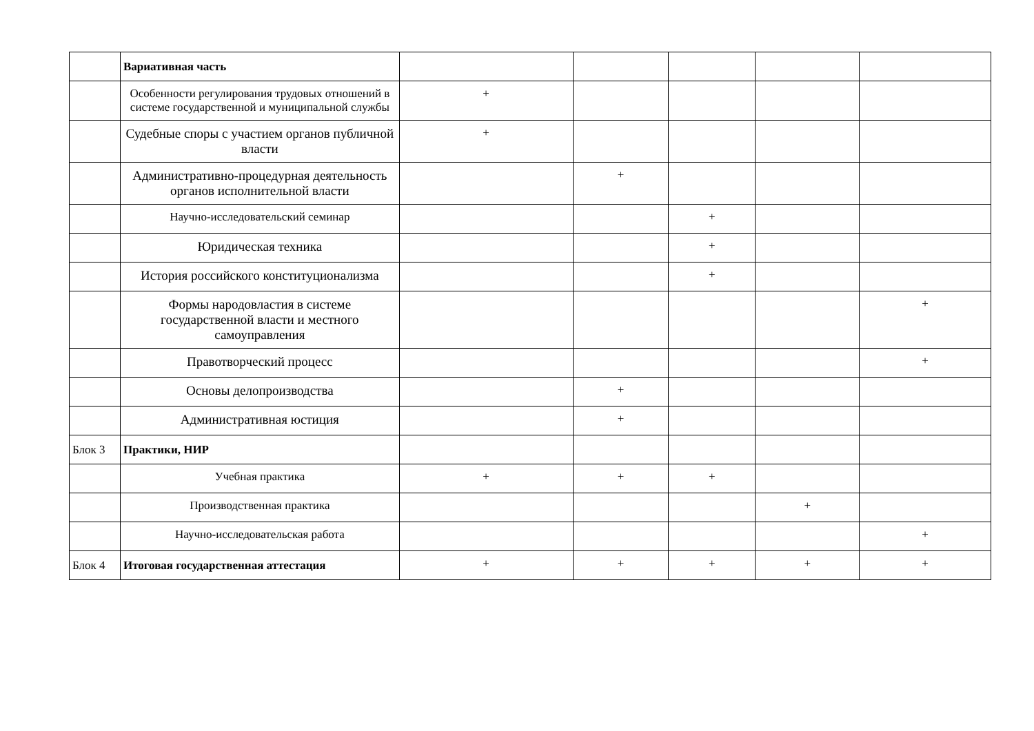| | Вариативная часть | | | | | |
| | Особенности регулирования трудовых отношений в системе государственной и муниципальной службы | + | | | | |
| | Судебные споры с участием органов публичной власти | + | | | | |
| | Административно-процедурная деятельность органов исполнительной власти | | + | | | |
| | Научно-исследовательский семинар | | | + | | |
| | Юридическая техника | | | + | | |
| | История российского конституционализма | | | + | | |
| | Формы народовластия в системе государственной власти и местного самоуправления | | | | | + |
| | Правотворческий процесс | | | | | + |
| | Основы делопроизводства | | + | | | |
| | Административная юстиция | | + | | | |
| Блок 3 | Практики, НИР | | | | | |
| | Учебная практика | + | + | + | | |
| | Производственная практика | | | | + | |
| | Научно-исследовательская работа | | | | | + |
| Блок 4 | Итоговая государственная аттестация | + | + | + | + | + |